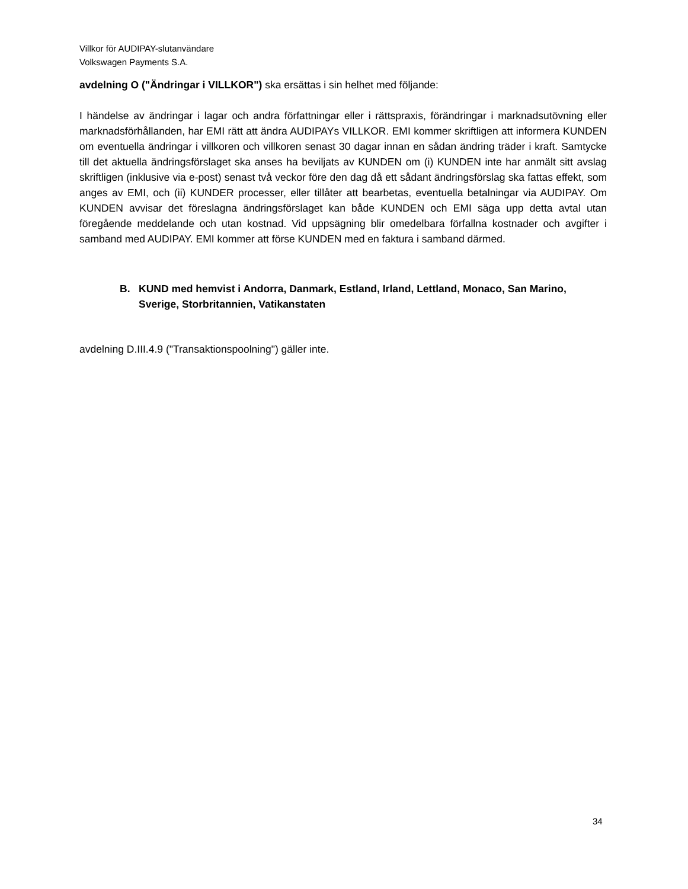Villkor för AUDIPAY-slutanvändare
Volkswagen Payments S.A.
avdelning O ("Ändringar i VILLKOR") ska ersättas i sin helhet med följande:
I händelse av ändringar i lagar och andra författningar eller i rättspraxis, förändringar i marknadsutövning eller marknadsförhållanden, har EMI rätt att ändra AUDIPAYs VILLKOR. EMI kommer skriftligen att informera KUNDEN om eventuella ändringar i villkoren och villkoren senast 30 dagar innan en sådan ändring träder i kraft. Samtycke till det aktuella ändringsförslaget ska anses ha beviljats av KUNDEN om (i) KUNDEN inte har anmält sitt avslag skriftligen (inklusive via e-post) senast två veckor före den dag då ett sådant ändringsförslag ska fattas effekt, som anges av EMI, och (ii) KUNDER processer, eller tillåter att bearbetas, eventuella betalningar via AUDIPAY. Om KUNDEN avvisar det föreslagna ändringsförslaget kan både KUNDEN och EMI säga upp detta avtal utan föregående meddelande och utan kostnad. Vid uppsägning blir omedelbara förfallna kostnader och avgifter i samband med AUDIPAY. EMI kommer att förse KUNDEN med en faktura i samband därmed.
B. KUND med hemvist i Andorra, Danmark, Estland, Irland, Lettland, Monaco, San Marino, Sverige, Storbritannien, Vatikanstaten
avdelning D.III.4.9 ("Transaktionspoolning") gäller inte.
34